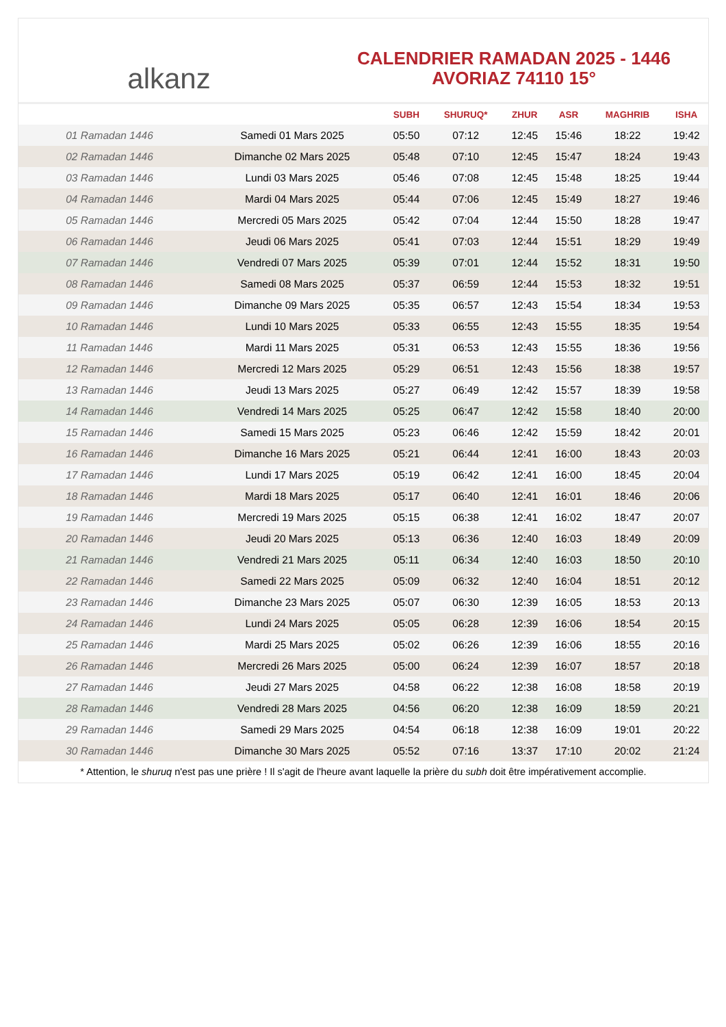alkanz
CALENDRIER RAMADAN 2025 - 1446
AVORIAZ 74110 15°
| | | SUBH | SHURUQ* | ZHUR | ASR | MAGHRIB | ISHA |
| --- | --- | --- | --- | --- | --- | --- | --- |
| 01 Ramadan 1446 | Samedi 01 Mars 2025 | 05:50 | 07:12 | 12:45 | 15:46 | 18:22 | 19:42 |
| 02 Ramadan 1446 | Dimanche 02 Mars 2025 | 05:48 | 07:10 | 12:45 | 15:47 | 18:24 | 19:43 |
| 03 Ramadan 1446 | Lundi 03 Mars 2025 | 05:46 | 07:08 | 12:45 | 15:48 | 18:25 | 19:44 |
| 04 Ramadan 1446 | Mardi 04 Mars 2025 | 05:44 | 07:06 | 12:45 | 15:49 | 18:27 | 19:46 |
| 05 Ramadan 1446 | Mercredi 05 Mars 2025 | 05:42 | 07:04 | 12:44 | 15:50 | 18:28 | 19:47 |
| 06 Ramadan 1446 | Jeudi 06 Mars 2025 | 05:41 | 07:03 | 12:44 | 15:51 | 18:29 | 19:49 |
| 07 Ramadan 1446 | Vendredi 07 Mars 2025 | 05:39 | 07:01 | 12:44 | 15:52 | 18:31 | 19:50 |
| 08 Ramadan 1446 | Samedi 08 Mars 2025 | 05:37 | 06:59 | 12:44 | 15:53 | 18:32 | 19:51 |
| 09 Ramadan 1446 | Dimanche 09 Mars 2025 | 05:35 | 06:57 | 12:43 | 15:54 | 18:34 | 19:53 |
| 10 Ramadan 1446 | Lundi 10 Mars 2025 | 05:33 | 06:55 | 12:43 | 15:55 | 18:35 | 19:54 |
| 11 Ramadan 1446 | Mardi 11 Mars 2025 | 05:31 | 06:53 | 12:43 | 15:55 | 18:36 | 19:56 |
| 12 Ramadan 1446 | Mercredi 12 Mars 2025 | 05:29 | 06:51 | 12:43 | 15:56 | 18:38 | 19:57 |
| 13 Ramadan 1446 | Jeudi 13 Mars 2025 | 05:27 | 06:49 | 12:42 | 15:57 | 18:39 | 19:58 |
| 14 Ramadan 1446 | Vendredi 14 Mars 2025 | 05:25 | 06:47 | 12:42 | 15:58 | 18:40 | 20:00 |
| 15 Ramadan 1446 | Samedi 15 Mars 2025 | 05:23 | 06:46 | 12:42 | 15:59 | 18:42 | 20:01 |
| 16 Ramadan 1446 | Dimanche 16 Mars 2025 | 05:21 | 06:44 | 12:41 | 16:00 | 18:43 | 20:03 |
| 17 Ramadan 1446 | Lundi 17 Mars 2025 | 05:19 | 06:42 | 12:41 | 16:00 | 18:45 | 20:04 |
| 18 Ramadan 1446 | Mardi 18 Mars 2025 | 05:17 | 06:40 | 12:41 | 16:01 | 18:46 | 20:06 |
| 19 Ramadan 1446 | Mercredi 19 Mars 2025 | 05:15 | 06:38 | 12:41 | 16:02 | 18:47 | 20:07 |
| 20 Ramadan 1446 | Jeudi 20 Mars 2025 | 05:13 | 06:36 | 12:40 | 16:03 | 18:49 | 20:09 |
| 21 Ramadan 1446 | Vendredi 21 Mars 2025 | 05:11 | 06:34 | 12:40 | 16:03 | 18:50 | 20:10 |
| 22 Ramadan 1446 | Samedi 22 Mars 2025 | 05:09 | 06:32 | 12:40 | 16:04 | 18:51 | 20:12 |
| 23 Ramadan 1446 | Dimanche 23 Mars 2025 | 05:07 | 06:30 | 12:39 | 16:05 | 18:53 | 20:13 |
| 24 Ramadan 1446 | Lundi 24 Mars 2025 | 05:05 | 06:28 | 12:39 | 16:06 | 18:54 | 20:15 |
| 25 Ramadan 1446 | Mardi 25 Mars 2025 | 05:02 | 06:26 | 12:39 | 16:06 | 18:55 | 20:16 |
| 26 Ramadan 1446 | Mercredi 26 Mars 2025 | 05:00 | 06:24 | 12:39 | 16:07 | 18:57 | 20:18 |
| 27 Ramadan 1446 | Jeudi 27 Mars 2025 | 04:58 | 06:22 | 12:38 | 16:08 | 18:58 | 20:19 |
| 28 Ramadan 1446 | Vendredi 28 Mars 2025 | 04:56 | 06:20 | 12:38 | 16:09 | 18:59 | 20:21 |
| 29 Ramadan 1446 | Samedi 29 Mars 2025 | 04:54 | 06:18 | 12:38 | 16:09 | 19:01 | 20:22 |
| 30 Ramadan 1446 | Dimanche 30 Mars 2025 | 05:52 | 07:16 | 13:37 | 17:10 | 20:02 | 21:24 |
* Attention, le shuruq n'est pas une prière ! Il s'agit de l'heure avant laquelle la prière du subh doit être impérativement accomplie.